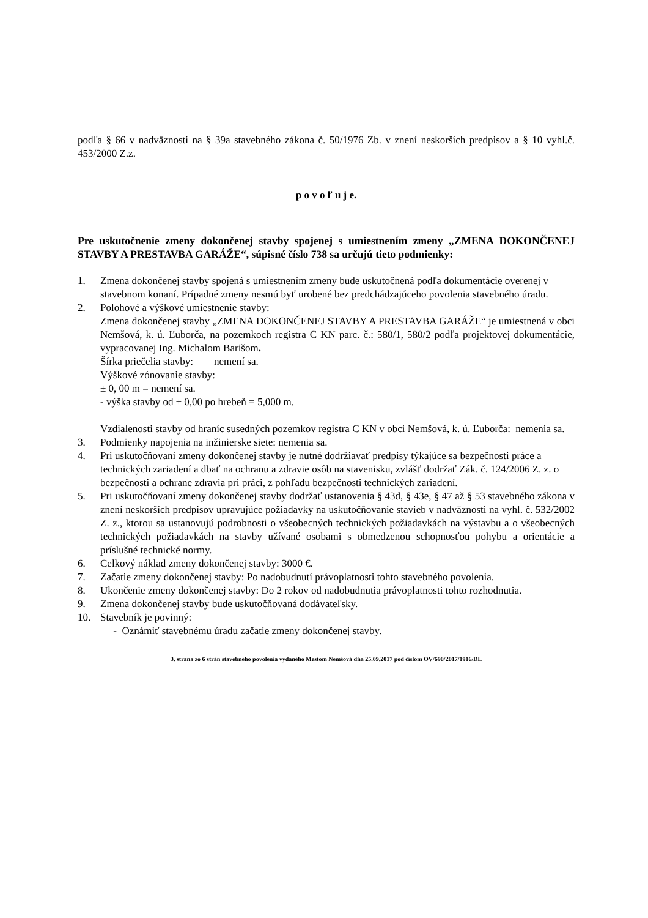podľa § 66 v nadväznosti na § 39a stavebného zákona č. 50/1976 Zb. v znení neskorších predpisov a § 10 vyhl.č. 453/2000 Z.z.
p o v o ľ u j e.
Pre uskutočnenie zmeny dokončenej stavby spojenej s umiestnením zmeny „ZMENA DOKONČENEJ STAVBY A PRESTAVBA GARÁŽE“, súpisné číslo 738 sa určujú tieto podmienky:
1. Zmena dokončenej stavby spojená s umiestnením zmeny bude uskutočnená podľa dokumentácie overenej v stavebnom konaní. Prípadné zmeny nesmú byť urobené bez predchádzajúceho povolenia stavebného úradu.
2. Polohové a výškové umiestnenie stavby:
Zmena dokončenej stavby „ZMENA DOKONČENEJ STAVBY A PRESTAVBA GARÁŽE“ je umiestnená v obci Nemšová, k. ú. Ľuborča, na pozemkoch registra C KN parc. č.: 580/1, 580/2 podľa projektovej dokumentácie, vypracovanej Ing. Michalom Barišom.
Šírka priečelia stavby: nemení sa.
Výškové zónovanie stavby:
± 0, 00 m = nemení sa.
- výška stavby od ± 0,00 po hrebeň = 5,000 m.
Vzdialenosti stavby od hraníc susedných pozemkov registra C KN v obci Nemšová, k. ú. Ľuborča: nemenia sa.
3. Podmienky napojenia na inžinierske siete: nemenia sa.
4. Pri uskutočňovaní zmeny dokončenej stavby je nutné dodržiavať predpisy týkajúce sa bezpečnosti práce a technických zariadení a dbať na ochranu a zdravie osôb na stavenisku, zvlášť dodržať Zák. č. 124/2006 Z. z. o bezpečnosti a ochrane zdravia pri práci, z pohľadu bezpečnosti technických zariadení.
5. Pri uskutočňovaní zmeny dokončenej stavby dodržať ustanovenia § 43d, § 43e, § 47 až § 53 stavebného zákona v znení neskorších predpisov upravujúce požiadavky na uskutočňovanie stavieb v nadväznosti na vyhl. č. 532/2002 Z. z., ktorou sa ustanovujú podrobnosti o všeobecných technických požiadavkách na výstavbu a o všeobecných technických požiadavkách na stavby užívané osobami s obmedzenou schopnosťou pohybu a orientácie a príslušné technické normy.
6. Celkový náklad zmeny dokončenej stavby: 3000 €.
7. Začatie zmeny dokončenej stavby: Po nadobudnutí právoplatnosti tohto stavebného povolenia.
8. Ukončenie zmeny dokončenej stavby: Do 2 rokov od nadobudnutia právoplatnosti tohto rozhodnutia.
9. Zmena dokončenej stavby bude uskutočňovaná dodávateľsky.
10. Stavebník je povinný:
- Oznámiť stavebnému úradu začatie zmeny dokončenej stavby.
3. strana zo 6 strán stavebného povolenia vydaného Mestom Nemšová dňa 25.09.2017 pod číslom OV/690/2017/1916/DL